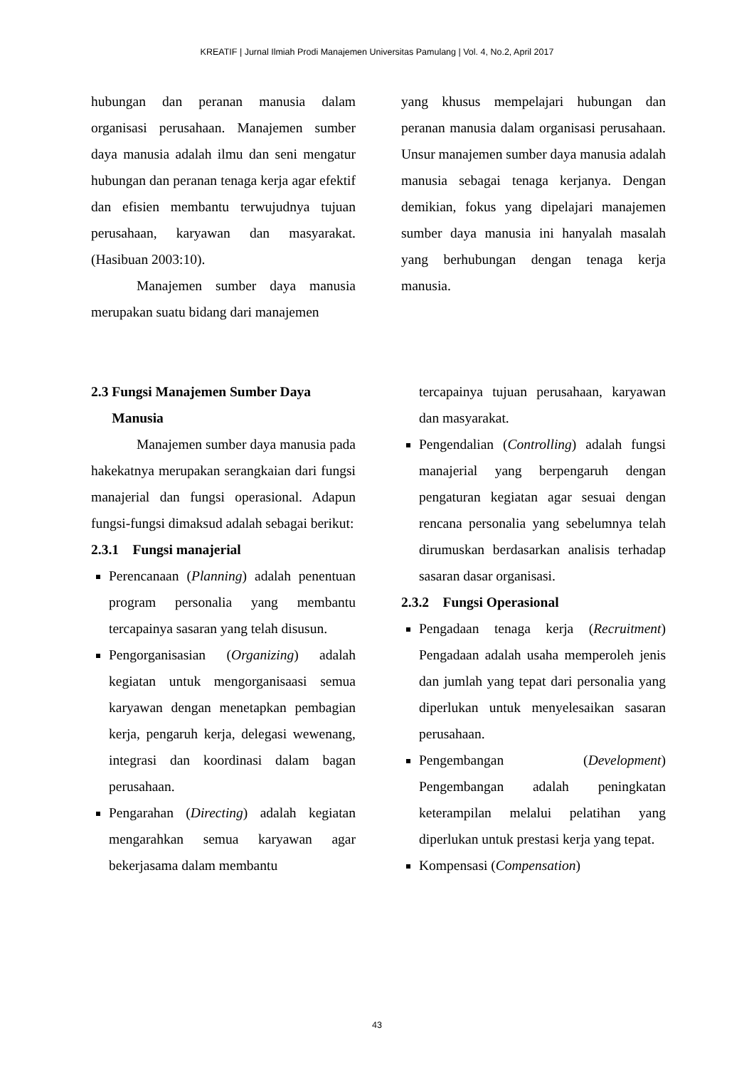KREATIF | Jurnal Ilmiah Prodi Manajemen Universitas Pamulang | Vol. 4, No.2, April 2017
hubungan dan peranan manusia dalam organisasi perusahaan. Manajemen sumber daya manusia adalah ilmu dan seni mengatur hubungan dan peranan tenaga kerja agar efektif dan efisien membantu terwujudnya tujuan perusahaan, karyawan dan masyarakat. (Hasibuan 2003:10).
Manajemen sumber daya manusia merupakan suatu bidang dari manajemen
yang khusus mempelajari hubungan dan peranan manusia dalam organisasi perusahaan. Unsur manajemen sumber daya manusia adalah manusia sebagai tenaga kerjanya. Dengan demikian, fokus yang dipelajari manajemen sumber daya manusia ini hanyalah masalah yang berhubungan dengan tenaga kerja manusia.
2.3 Fungsi Manajemen Sumber Daya
Manusia
Manajemen sumber daya manusia pada hakekatnya merupakan serangkaian dari fungsi manajerial dan fungsi operasional. Adapun fungsi-fungsi dimaksud adalah sebagai berikut:
2.3.1 Fungsi manajerial
Perencanaan (Planning) adalah penentuan program personalia yang membantu tercapainya sasaran yang telah disusun.
Pengorganisasian (Organizing) adalah kegiatan untuk mengorganisaasi semua karyawan dengan menetapkan pembagian kerja, pengaruh kerja, delegasi wewenang, integrasi dan koordinasi dalam bagan perusahaan.
Pengarahan (Directing) adalah kegiatan mengarahkan semua karyawan agar bekerjasama dalam membantu
tercapainya tujuan perusahaan, karyawan dan masyarakat.
Pengendalian (Controlling) adalah fungsi manajerial yang berpengaruh dengan pengaturan kegiatan agar sesuai dengan rencana personalia yang sebelumnya telah dirumuskan berdasarkan analisis terhadap sasaran dasar organisasi.
2.3.2 Fungsi Operasional
Pengadaan tenaga kerja (Recruitment) Pengadaan adalah usaha memperoleh jenis dan jumlah yang tepat dari personalia yang diperlukan untuk menyelesaikan sasaran perusahaan.
Pengembangan (Development) Pengembangan adalah peningkatan keterampilan melalui pelatihan yang diperlukan untuk prestasi kerja yang tepat.
Kompensasi (Compensation)
43